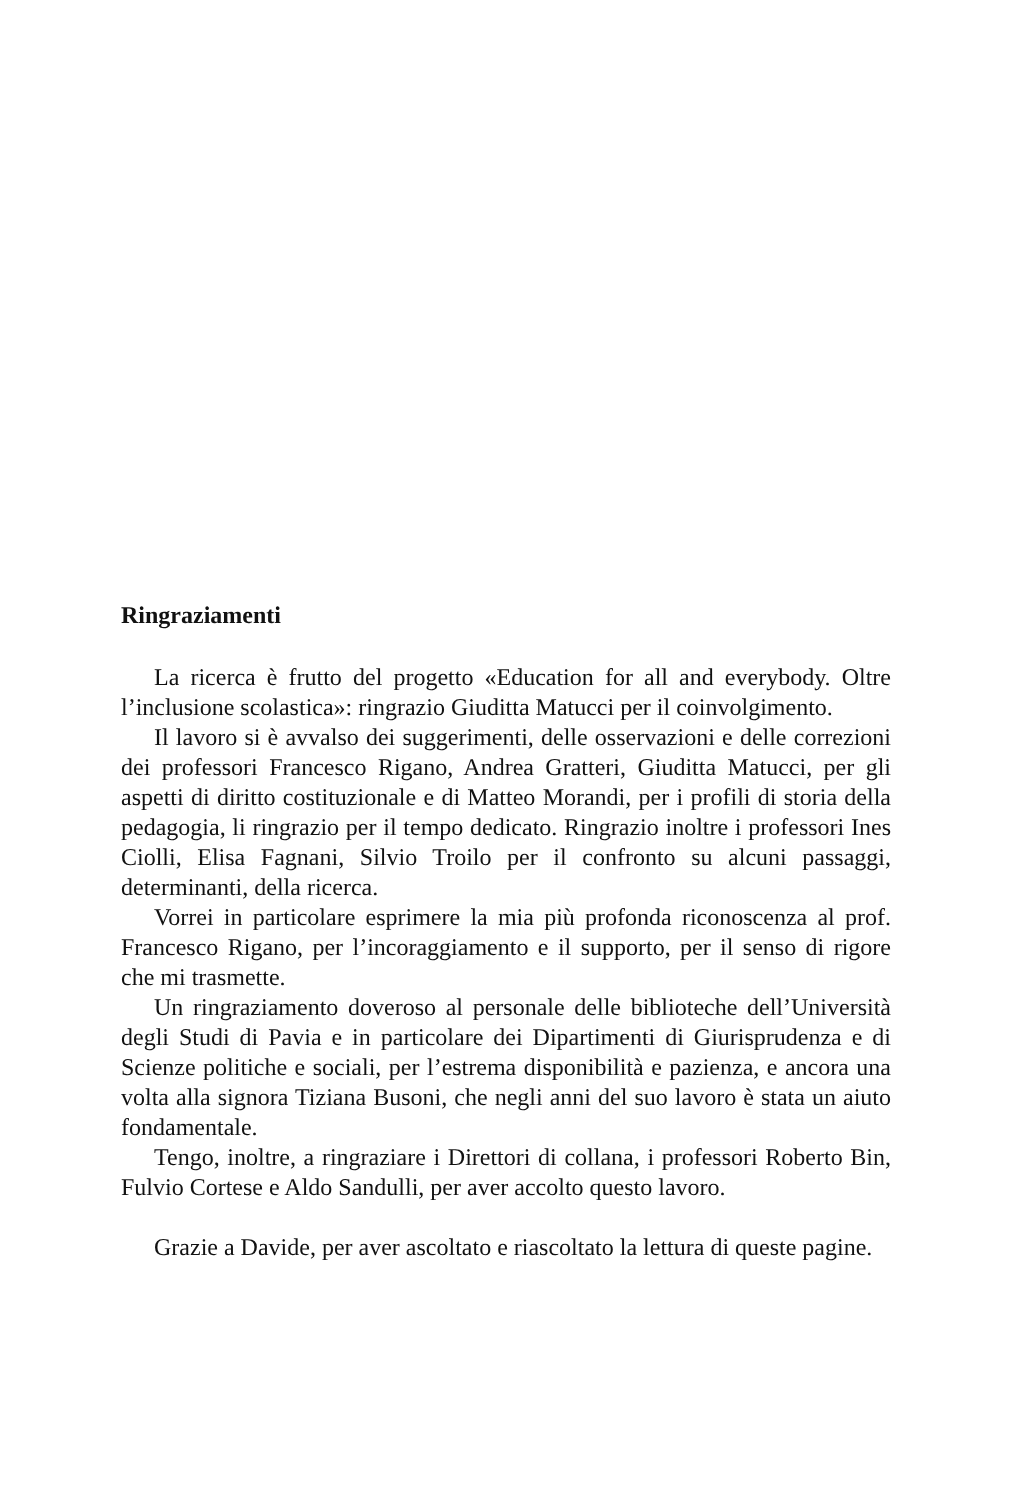Ringraziamenti
La ricerca è frutto del progetto «Education for all and everybody. Oltre l’inclusione scolastica»: ringrazio Giuditta Matucci per il coinvolgimento.
Il lavoro si è avvalso dei suggerimenti, delle osservazioni e delle correzioni dei professori Francesco Rigano, Andrea Gratteri, Giuditta Matucci, per gli aspetti di diritto costituzionale e di Matteo Morandi, per i profili di storia della pedagogia, li ringrazio per il tempo dedicato. Ringrazio inoltre i professori Ines Ciolli, Elisa Fagnani, Silvio Troilo per il confronto su alcuni passaggi, determinanti, della ricerca.
Vorrei in particolare esprimere la mia più profonda riconoscenza al prof. Francesco Rigano, per l’incoraggiamento e il supporto, per il senso di rigore che mi trasmette.
Un ringraziamento doveroso al personale delle biblioteche dell’Università degli Studi di Pavia e in particolare dei Dipartimenti di Giurisprudenza e di Scienze politiche e sociali, per l’estrema disponibilità e pazienza, e ancora una volta alla signora Tiziana Busoni, che negli anni del suo lavoro è stata un aiuto fondamentale.
Tengo, inoltre, a ringraziare i Direttori di collana, i professori Roberto Bin, Fulvio Cortese e Aldo Sandulli, per aver accolto questo lavoro.
Grazie a Davide, per aver ascoltato e riascoltato la lettura di queste pagine.